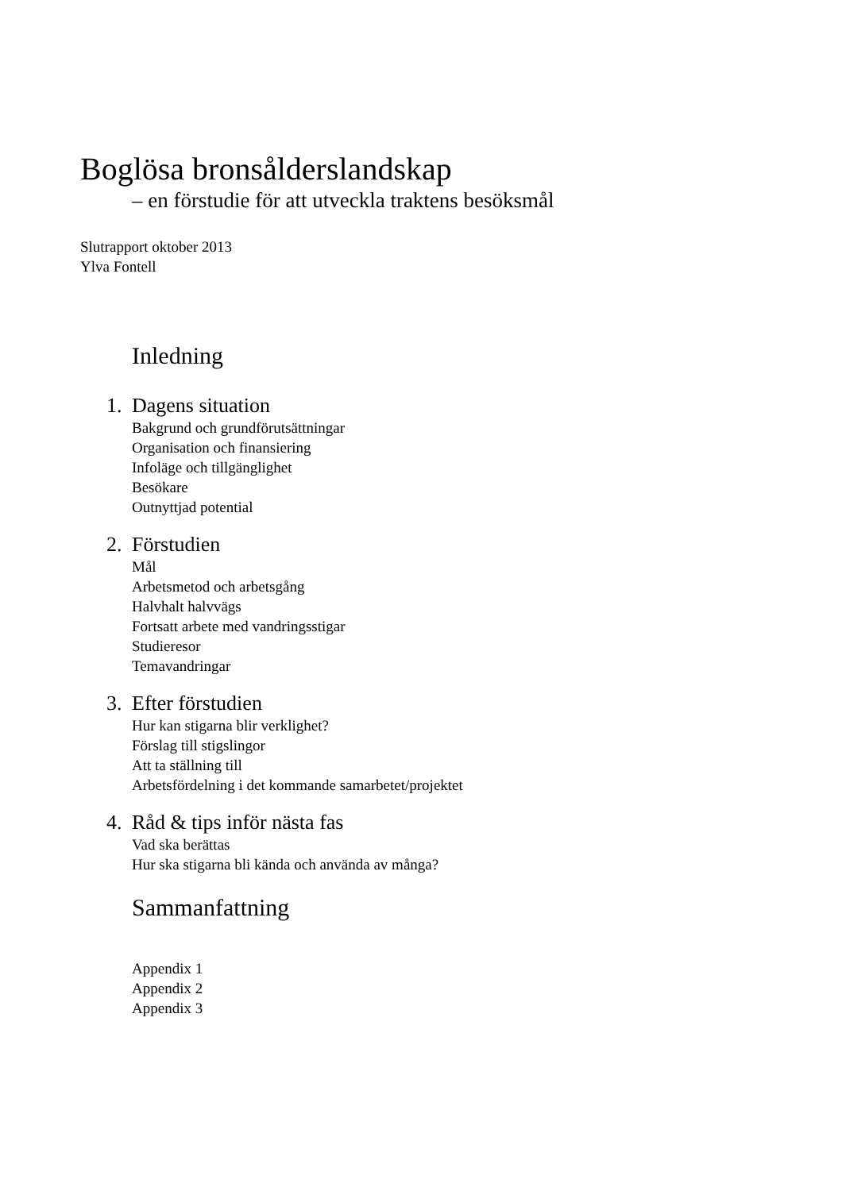Boglösa bronsålderslandskap
– en förstudie för att utveckla traktens besöksmål
Slutrapport oktober 2013
Ylva Fontell
Inledning
1. Dagens situation
Bakgrund och grundförutsättningar
Organisation och finansiering
Infoläge och tillgänglighet
Besökare
Outnyttjad potential
2. Förstudien
Mål
Arbetsmetod och arbetsgång
Halvhalt halvvägs
Fortsatt arbete med vandringsstigar
Studieresor
Temavandringar
3. Efter förstudien
Hur kan stigarna blir verklighet?
Förslag till stigslingor
Att ta ställning till
Arbetsfördelning i det kommande samarbetet/projektet
4. Råd & tips inför nästa fas
Vad ska berättas
Hur ska stigarna bli kända och använda av många?
Sammanfattning
Appendix 1
Appendix 2
Appendix 3